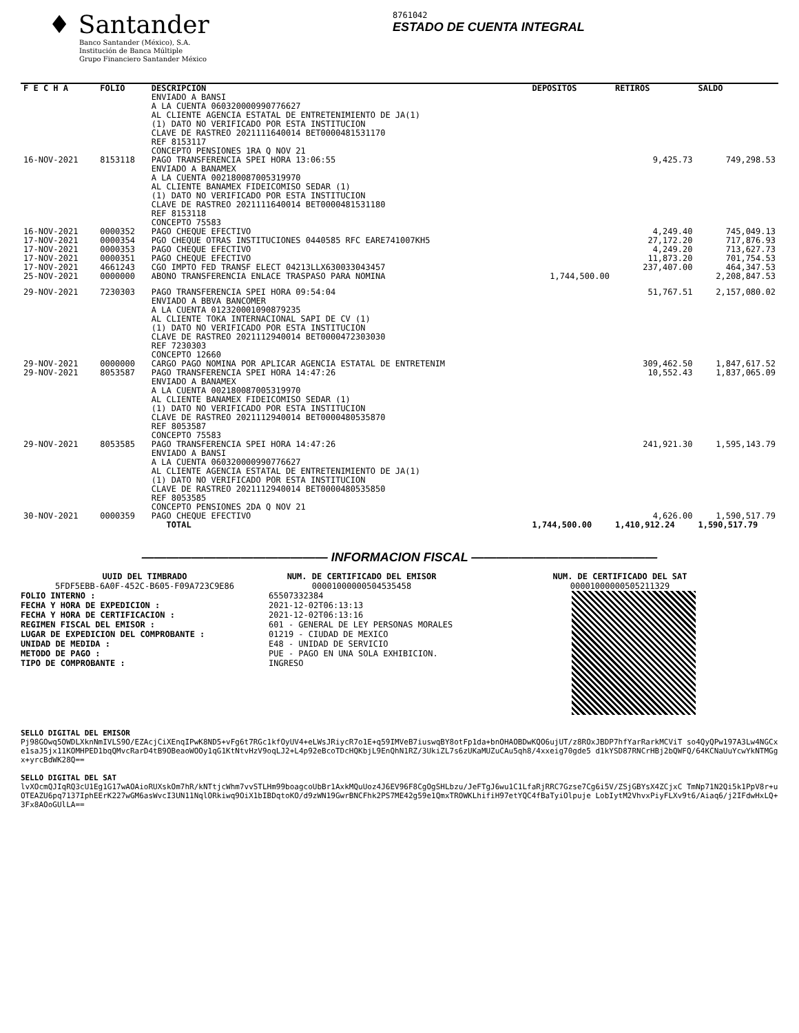♦ Santander
Banco Santander (México), S.A.
Institución de Banca Múltiple
Grupo Financiero Santander México
8761042
ESTADO DE CUENTA INTEGRAL
| F E C H A | FOLIO | DESCRIPCION | DEPOSITOS | RETIROS | SALDO |
| --- | --- | --- | --- | --- | --- |
| | | ENVIADO A BANSI A LA CUENTA 060320000990776627 AL CLIENTE AGENCIA ESTATAL DE ENTRETENIMIENTO DE JA(1) (1) DATO NO VERIFICADO POR ESTA INSTITUCION CLAVE DE RASTREO 2021111640014 BET0000481531170 REF 8153117 CONCEPTO PENSIONES 1RA Q NOV 21 | | | |
| 16-NOV-2021 | 8153118 | PAGO TRANSFERENCIA SPEI HORA 13:06:55 ENVIADO A BANAMEX A LA CUENTA 002180087005319970 AL CLIENTE BANAMEX FIDEICOMISO SEDAR (1) (1) DATO NO VERIFICADO POR ESTA INSTITUCION CLAVE DE RASTREO 2021111640014 BET0000481531180 REF 8153118 CONCEPTO 75583 | | 9,425.73 | 749,298.53 |
| 16-NOV-2021 | 0000352 | PAGO CHEQUE EFECTIVO | | 4,249.40 | 745,049.13 |
| 17-NOV-2021 | 0000354 | PGO CHEQUE OTRAS INSTITUCIONES 0440585 RFC EARE741007KH5 | | 27,172.20 | 717,876.93 |
| 17-NOV-2021 | 0000353 | PAGO CHEQUE EFECTIVO | | 4,249.20 | 713,627.73 |
| 17-NOV-2021 | 0000351 | PAGO CHEQUE EFECTIVO | | 11,873.20 | 701,754.53 |
| 17-NOV-2021 | 4661243 | CGO IMPTO FED TRANSF ELECT 04213LLX630033043457 | | 237,407.00 | 464,347.53 |
| 25-NOV-2021 | 0000000 | ABONO TRANSFERENCIA ENLACE TRASPASO PARA NOMINA | 1,744,500.00 | | 2,208,847.53 |
| 29-NOV-2021 | 7230303 | PAGO TRANSFERENCIA SPEI HORA 09:54:04 ENVIADO A BBVA BANCOMER A LA CUENTA 012320001090879235 AL CLIENTE TOKA INTERNACIONAL SAPI DE CV (1) (1) DATO NO VERIFICADO POR ESTA INSTITUCION CLAVE DE RASTREO 2021112940014 BET0000472303030 REF 7230303 CONCEPTO 12660 | | 51,767.51 | 2,157,080.02 |
| 29-NOV-2021 | 0000000 | CARGO PAGO NOMINA POR APLICAR AGENCIA ESTATAL DE ENTRETENIM | | 309,462.50 | 1,847,617.52 |
| 29-NOV-2021 | 8053587 | PAGO TRANSFERENCIA SPEI HORA 14:47:26 ENVIADO A BANAMEX A LA CUENTA 002180087005319970 AL CLIENTE BANAMEX FIDEICOMISO SEDAR (1) (1) DATO NO VERIFICADO POR ESTA INSTITUCION CLAVE DE RASTREO 2021112940014 BET0000480535870 REF 8053587 CONCEPTO 75583 | | 10,552.43 | 1,837,065.09 |
| 29-NOV-2021 | 8053585 | PAGO TRANSFERENCIA SPEI HORA 14:47:26 ENVIADO A BANSI A LA CUENTA 060320000990776627 AL CLIENTE AGENCIA ESTATAL DE ENTRETENIMIENTO DE JA(1) (1) DATO NO VERIFICADO POR ESTA INSTITUCION CLAVE DE RASTREO 2021112940014 BET0000480535850 REF 8053585 CONCEPTO PENSIONES 2DA Q NOV 21 | | 241,921.30 | 1,595,143.79 |
| 30-NOV-2021 | 0000359 | PAGO CHEQUE EFECTIVO | | 4,626.00 | 1,590,517.79 |
| | | TOTAL | 1,744,500.00 | 1,410,912.24 | 1,590,517.79 |
——————————————— INFORMACION FISCAL ———————————————
UUID DEL TIMBRADO
5FDF5EBB-6A0F-452C-B605-F09A723C9E86
FOLIO INTERNO :
FECHA Y HORA DE EXPEDICION :
FECHA Y HORA DE CERTIFICACION :
REGIMEN FISCAL DEL EMISOR :
LUGAR DE EXPEDICION DEL COMPROBANTE :
UNIDAD DE MEDIDA :
METODO DE PAGO :
TIPO DE COMPROBANTE :
NUM. DE CERTIFICADO DEL EMISOR
00001000000504535458
65507332384
2021-12-02T06:13:13
2021-12-02T06:13:16
601 - GENERAL DE LEY PERSONAS MORALES
01219 - CIUDAD DE MEXICO
E48 - UNIDAD DE SERVICIO
PUE - PAGO EN UNA SOLA EXHIBICION.
INGRESO
NUM. DE CERTIFICADO DEL SAT
00001000000505211329
SELLO DIGITAL DEL EMISOR
Pj98GOwq5OWDLXknNmIVLS9O/EZAcjCiXEnqIPwK8ND5+vFg6t7RGc1kfOyUV4+eLWsJRiycR7o1E+q59IMVeB7iuswqBY8otFp1da+bnOHAOBDwKQO6ujUT/z8ROxJBDP7hfYarRarkMCViT so4QyQPw197A3Lw4NGCxe1saJ5jx11KOMHPED1bqQMvcRarD4tB9OBeaoWOOy1qG1KtNtvHzV9oqLJ2+L4p92eBcoTDcHQKbjL9EnQhN1RZ/3UkiZL7s6zUKaMUZuCAu5qh8/4xxeig70gde5 d1kYSD87RNCrHBj2bQWFQ/64KCNaUuYcwYkNTMGgx+yrcBdWK28Q==
SELLO DIGITAL DEL SAT
lvXOcmQJIqRQ3cU1Eg1G17wAOAioRUXskOm7hR/kNTtjcWhm7vvSTLHm99boagcoUbBr1AxkMQuUoz4J6EV96F8CgOgSHLbzu/JeFTgJ6wu1C1LfaRjRRC7Gzse7Cg6i5V/ZSjGBYsX4ZCjxC TmNp71N2Qi5k1PpV8r+uOTEAZU6pq7137IphEErK227wGM6asWvcI3UN11NqlORkiwq9OiX1bIBDqtoKO/d9zWN19GwrBNCFhk2PS7ME42g59e1QmxTROWKLhifiH97etYQC4fBaTyiOlpuje LobIytM2VhvxPiyFLXv9t6/Aiaq6/j2IFdwHxLQ+3Fx8AOoGUlLA==